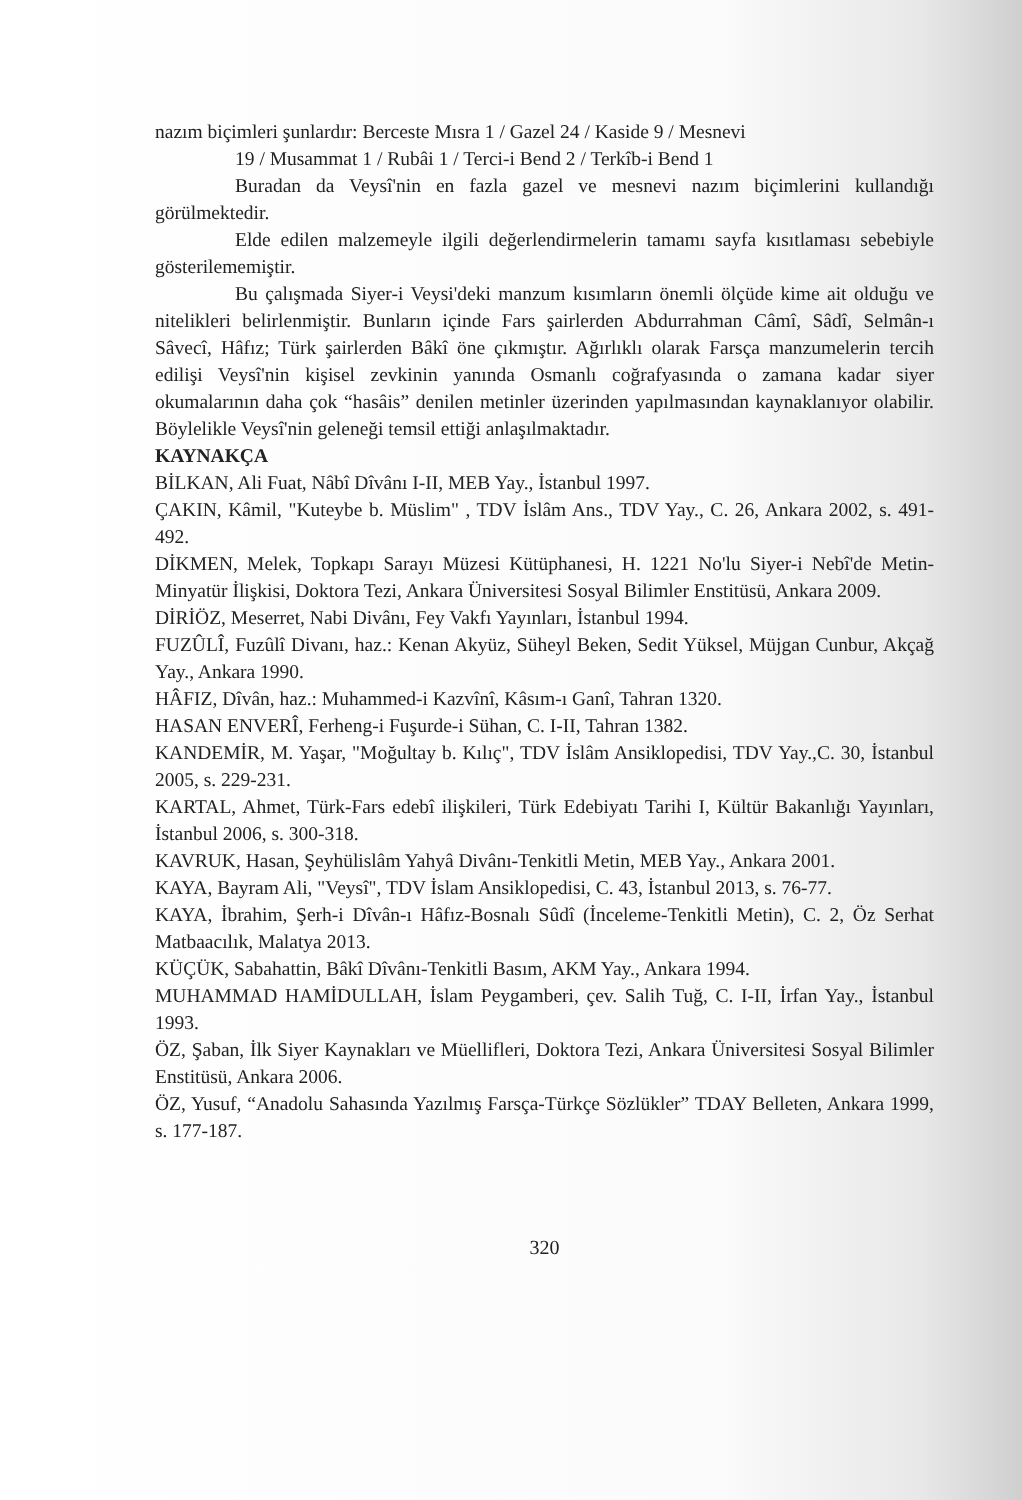nazım biçimleri şunlardır: Berceste Mısra 1 / Gazel 24 / Kaside 9 / Mesnevi
19 / Musammat 1 / Rubâi 1 / Terci-i Bend 2 / Terkîb-i Bend 1
Buradan da Veysî'nin en fazla gazel ve mesnevi nazım biçimlerini kullandığı görülmektedir.
Elde edilen malzemeyle ilgili değerlendirmelerin tamamı sayfa kısıtlaması sebebiyle gösterilememiştir.
Bu çalışmada Siyer-i Veysi'deki manzum kısımların önemli ölçüde kime ait olduğu ve nitelikleri belirlenmiştir. Bunların içinde Fars şairlerden Abdurrahman Câmî, Sâdî, Selmân-ı Sâvecî, Hâfız; Türk şairlerden Bâkî öne çıkmıştır. Ağırlıklı olarak Farsça manzumelerin tercih edilişi Veysî'nin kişisel zevkinin yanında Osmanlı coğrafyasında o zamana kadar siyer okumalarının daha çok “hasâis” denilen metinler üzerinden yapılmasından kaynaklanıyor olabilir. Böylelikle Veysî'nin geleneği temsil ettiği anlaşılmaktadır.
KAYNAKÇA
BİLKAN, Ali Fuat, Nâbî Dîvânı I-II, MEB Yay., İstanbul 1997.
ÇAKIN, Kâmil, "Kuteybe b. Müslim" , TDV İslâm Ans., TDV Yay., C. 26, Ankara 2002, s. 491-492.
DİKMEN, Melek, Topkapı Sarayı Müzesi Kütüphanesi, H. 1221 No'lu Siyer-i Nebî'de Metin-Minyatür İlişkisi, Doktora Tezi, Ankara Üniversitesi Sosyal Bilimler Enstitüsü, Ankara 2009.
DİRİÖZ, Meserret, Nabi Divânı, Fey Vakfı Yayınları, İstanbul 1994.
FUZÛLÎ, Fuzûlî Divanı, haz.: Kenan Akyüz, Süheyl Beken, Sedit Yüksel, Müjgan Cunbur, Akçağ Yay., Ankara 1990.
HÂFIZ, Dîvân, haz.: Muhammed-i Kazvînî, Kâsım-ı Ganî, Tahran 1320.
HASAN ENVERÎ, Ferheng-i Fuşurde-i Sühan, C. I-II, Tahran 1382.
KANDEMİR, M. Yaşar, "Moğultay b. Kılıç", TDV İslâm Ansiklopedisi, TDV Yay.,C. 30, İstanbul 2005, s. 229-231.
KARTAL, Ahmet, Türk-Fars edebî ilişkileri, Türk Edebiyatı Tarihi I, Kültür Bakanlığı Yayınları, İstanbul 2006, s. 300-318.
KAVRUK, Hasan, Şeyhülislâm Yahyâ Divânı-Tenkitli Metin, MEB Yay., Ankara 2001.
KAYA, Bayram Ali, "Veysî", TDV İslam Ansiklopedisi, C. 43, İstanbul 2013, s. 76-77.
KAYA, İbrahim, Şerh-i Dîvân-ı Hâfız-Bosnalı Sûdî (İnceleme-Tenkitli Metin), C. 2, Öz Serhat Matbaacılık, Malatya 2013.
KÜÇÜK, Sabahattin, Bâkî Dîvânı-Tenkitli Basım, AKM Yay., Ankara 1994.
MUHAMMAD HAMİDULLAH, İslam Peygamberi, çev. Salih Tuğ, C. I-II, İrfan Yay., İstanbul 1993.
ÖZ, Şaban, İlk Siyer Kaynakları ve Müellifleri, Doktora Tezi, Ankara Üniversitesi Sosyal Bilimler Enstitüsü, Ankara 2006.
ÖZ, Yusuf, “Anadolu Sahasında Yazılmış Farsça-Türkçe Sözlükler” TDAY Belleten, Ankara 1999, s. 177-187.
320